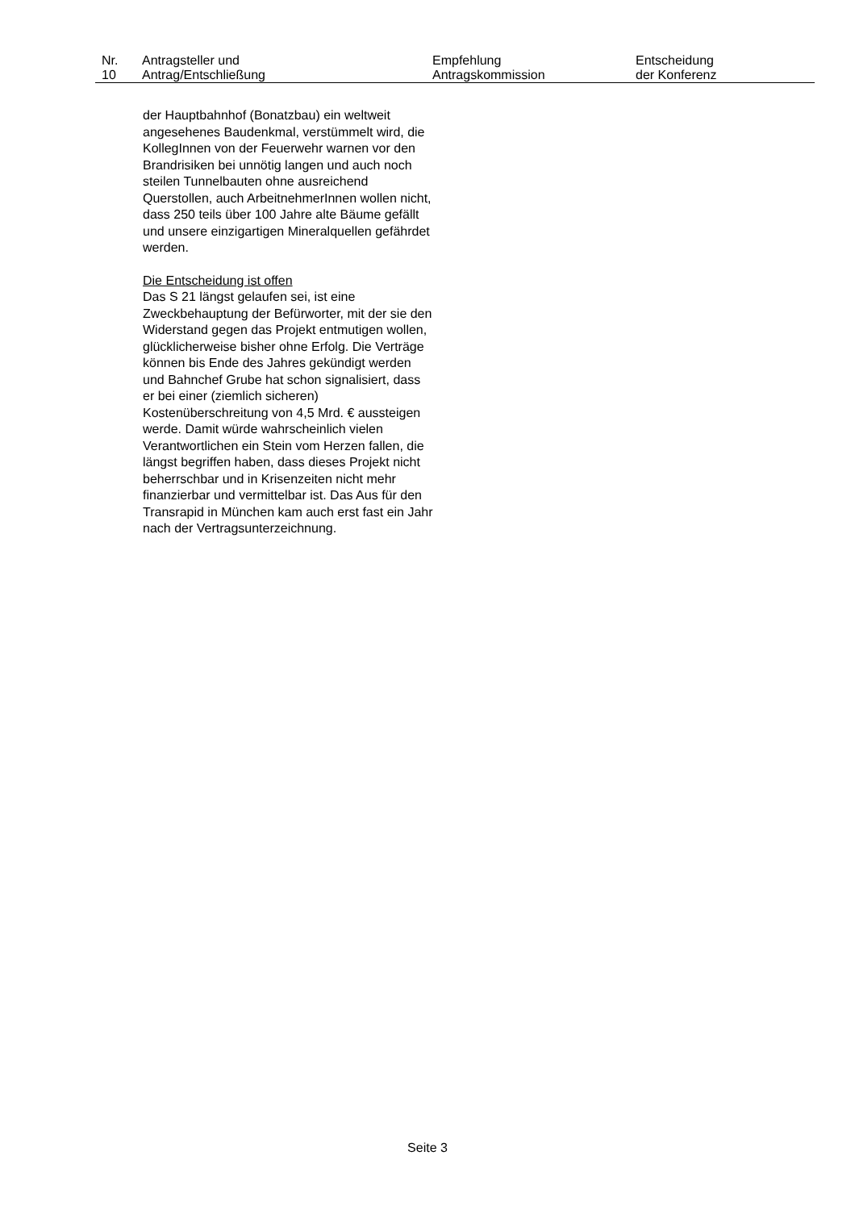| Nr. 10 | Antragsteller und Antrag/Entschließung | Empfehlung Antragskommission | Entscheidung der Konferenz |
| --- | --- | --- | --- |
der Hauptbahnhof (Bonatzbau) ein weltweit angesehenes Baudenkmal, verstümmelt wird, die KollegInnen von der Feuerwehr warnen vor den Brandrisiken bei unnötig langen und auch noch steilen Tunnelbauten ohne ausreichend Querstollen, auch ArbeitnehmerInnen wollen nicht, dass 250 teils über 100 Jahre alte Bäume gefällt und unsere einzigartigen Mineralquellen gefährdet werden.
Die Entscheidung ist offen
Das S 21 längst gelaufen sei, ist eine Zweckbehauptung der Befürworter, mit der sie den Widerstand gegen das Projekt entmutigen wollen, glücklicherweise bisher ohne Erfolg. Die Verträge können bis Ende des Jahres gekündigt werden und Bahnchef Grube hat schon signalisiert, dass er bei einer (ziemlich sicheren) Kostenüberschreitung von 4,5 Mrd. € aussteigen werde. Damit würde wahrscheinlich vielen Verantwortlichen ein Stein vom Herzen fallen, die längst begriffen haben, dass dieses Projekt nicht beherrschbar und in Krisenzeiten nicht mehr finanzierbar und vermittelbar ist. Das Aus für den Transrapid in München kam auch erst fast ein Jahr nach der Vertragsunterzeichnung.
Seite 3